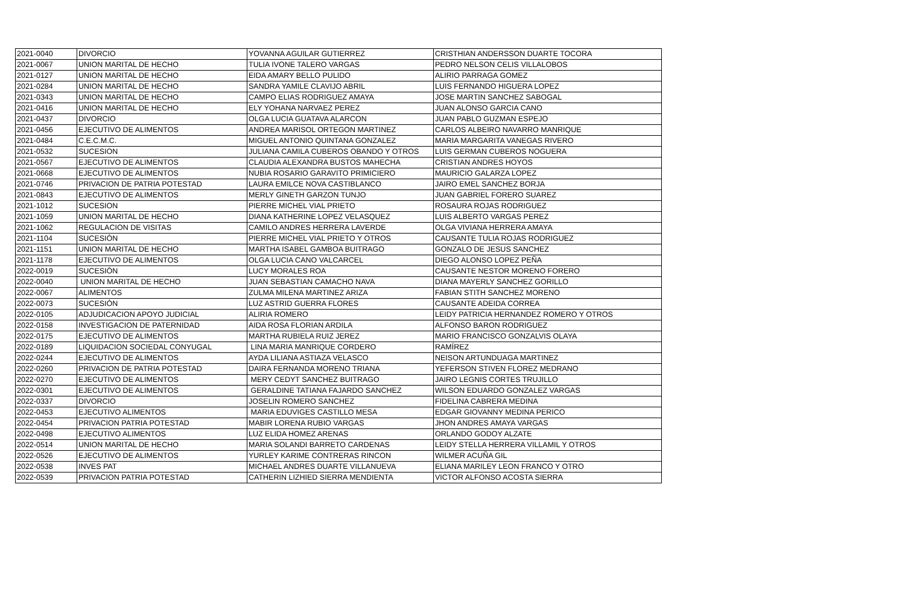| 2021-0040 | DIVORCIO | YOVANNA AGUILAR GUTIERREZ | CRISTHIAN ANDERSSON DUARTE TOCORA |
| 2021-0067 | UNION MARITAL DE HECHO | TULIA IVONE TALERO VARGAS | PEDRO NELSON CELIS VILLALOBOS |
| 2021-0127 | UNION MARITAL DE HECHO | EIDA AMARY BELLO PULIDO | ALIRIO PARRAGA GOMEZ |
| 2021-0284 | UNION MARITAL DE HECHO | SANDRA YAMILE CLAVIJO ABRIL | LUIS FERNANDO HIGUERA LOPEZ |
| 2021-0343 | UNION MARITAL DE HECHO | CAMPO ELIAS RODRIGUEZ AMAYA | JOSE MARTIN SANCHEZ SABOGAL |
| 2021-0416 | UNION MARITAL DE HECHO | ELY YOHANA NARVAEZ PEREZ | JUAN ALONSO GARCIA CANO |
| 2021-0437 | DIVORCIO | OLGA LUCIA GUATAVA ALARCON | JUAN PABLO GUZMAN ESPEJO |
| 2021-0456 | EJECUTIVO DE ALIMENTOS | ANDREA MARISOL ORTEGON MARTINEZ | CARLOS ALBEIRO NAVARRO MANRIQUE |
| 2021-0484 | C.E.C.M.C. | MIGUEL ANTONIO QUINTANA GONZALEZ | MARIA MARGARITA VANEGAS RIVERO |
| 2021-0532 | SUCESION | JULIANA CAMILA CUBEROS OBANDO Y OTROS | LUIS GERMAN CUBEROS NOGUERA |
| 2021-0567 | EJECUTIVO DE ALIMENTOS | CLAUDIA ALEXANDRA BUSTOS MAHECHA | CRISTIAN ANDRES HOYOS |
| 2021-0668 | EJECUTIVO DE ALIMENTOS | NUBIA ROSARIO GARAVITO PRIMICIERO | MAURICIO GALARZA LOPEZ |
| 2021-0746 | PRIVACION DE PATRIA POTESTAD | LAURA EMILCE NOVA CASTIBLANCO | JAIRO EMEL SANCHEZ BORJA |
| 2021-0843 | EJECUTIVO DE ALIMENTOS | MERLY GINETH GARZON TUNJO | JUAN GABRIEL FORERO SUAREZ |
| 2021-1012 | SUCESION | PIERRE MICHEL VIAL PRIETO | ROSAURA ROJAS RODRIGUEZ |
| 2021-1059 | UNION MARITAL DE HECHO | DIANA KATHERINE LOPEZ VELASQUEZ | LUIS ALBERTO VARGAS PEREZ |
| 2021-1062 | REGULACION DE VISITAS | CAMILO ANDRES HERRERA LAVERDE | OLGA VIVIANA HERRERA AMAYA |
| 2021-1104 | SUCESIÓN | PIERRE MICHEL VIAL PRIETO Y OTROS | CAUSANTE TULIA ROJAS RODRIGUEZ |
| 2021-1151 | UNION MARITAL DE HECHO | MARTHA ISABEL GAMBOA BUITRAGO | GONZALO DE JESUS SANCHEZ |
| 2021-1178 | EJECUTIVO DE ALIMENTOS | OLGA LUCIA CANO VALCARCEL | DIEGO ALONSO LOPEZ PEÑA |
| 2022-0019 | SUCESIÓN | LUCY MORALES ROA | CAUSANTE NESTOR MORENO FORERO |
| 2022-0040 | UNION MARITAL DE HECHO | JUAN SEBASTIAN CAMACHO NAVA | DIANA MAYERLY SANCHEZ GORILLO |
| 2022-0067 | ALIMENTOS | ZULMA MILENA MARTINEZ ARIZA | FABIAN STITH SANCHEZ MORENO |
| 2022-0073 | SUCESIÓN | LUZ ASTRID GUERRA FLORES | CAUSANTE ADEIDA CORREA |
| 2022-0105 | ADJUDICACION APOYO JUDICIAL | ALIRIA ROMERO | LEIDY PATRICIA HERNANDEZ ROMERO Y OTROS |
| 2022-0158 | INVESTIGACION DE PATERNIDAD | AIDA ROSA FLORIAN ARDILA | ALFONSO BARON RODRIGUEZ |
| 2022-0175 | EJECUTIVO DE ALIMENTOS | MARTHA RUBIELA RUIZ JEREZ | MARIO FRANCISCO GONZALVIS OLAYA |
| 2022-0189 | LIQUIDACION SOCIEDAL CONYUGAL | LINA MARIA MANRIQUE CORDERO | RAMÍREZ |
| 2022-0244 | EJECUTIVO DE ALIMENTOS | AYDA LILIANA ASTIAZA VELASCO | NEISON ARTUNDUAGA MARTINEZ |
| 2022-0260 | PRIVACION DE PATRIA POTESTAD | DAIRA FERNANDA MORENO TRIANA | YEFERSON STIVEN FLOREZ MEDRANO |
| 2022-0270 | EJECUTIVO DE ALIMENTOS | MERY CEDYT SANCHEZ BUITRAGO | JAIRO LEGNIS CORTES TRUJILLO |
| 2022-0301 | EJECUTIVO DE ALIMENTOS | GERALDINE TATIANA FAJARDO SANCHEZ | WILSON EDUARDO GONZALEZ VARGAS |
| 2022-0337 | DIVORCIO | JOSELIN ROMERO SANCHEZ | FIDELINA CABRERA MEDINA |
| 2022-0453 | EJECUTIVO ALIMENTOS | MARIA EDUVIGES CASTILLO MESA | EDGAR GIOVANNY MEDINA PERICO |
| 2022-0454 | PRIVACION PATRIA POTESTAD | MABIR LORENA RUBIO VARGAS | JHON ANDRES AMAYA VARGAS |
| 2022-0498 | EJECUTIVO ALIMENTOS | LUZ ELIDA HOMEZ ARENAS | ORLANDO GODOY ALZATE |
| 2022-0514 | UNION MARITAL DE HECHO | MARIA SOLANDI BARRETO CARDENAS | LEIDY STELLA HERRERA VILLAMIL Y OTROS |
| 2022-0526 | EJECUTIVO DE ALIMENTOS | YURLEY KARIME CONTRERAS RINCON | WILMER ACUÑA GIL |
| 2022-0538 | INVES PAT | MICHAEL ANDRES DUARTE VILLANUEVA | ELIANA MARILEY LEON FRANCO Y OTRO |
| 2022-0539 | PRIVACION PATRIA POTESTAD | CATHERIN LIZHIED SIERRA MENDIENTA | VICTOR ALFONSO ACOSTA SIERRA |